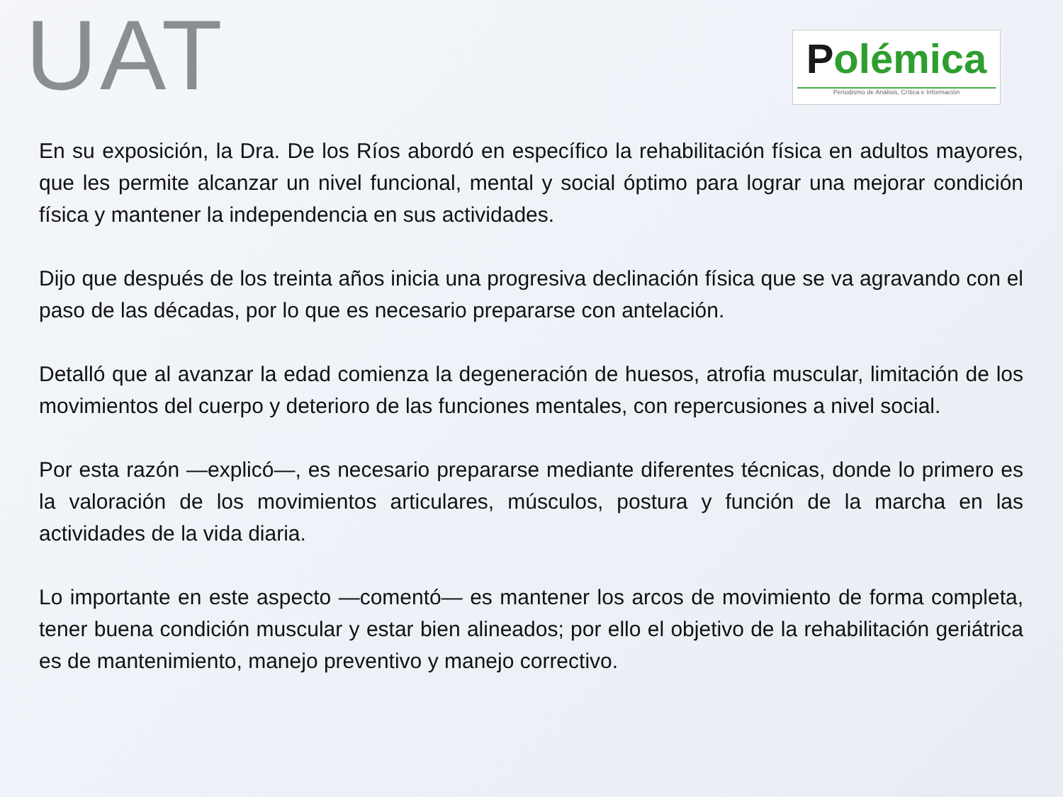UAT
Polémica
Periodismo de Análisis, Crítica e Información
En su exposición, la Dra. De los Ríos abordó en específico la rehabilitación física en adultos mayores, que les permite alcanzar un nivel funcional, mental y social óptimo para lograr una mejorar condición física y mantener la independencia en sus actividades.
Dijo que después de los treinta años inicia una progresiva declinación física que se va agravando con el paso de las décadas, por lo que es necesario prepararse con antelación.
Detalló que al avanzar la edad comienza la degeneración de huesos, atrofia muscular, limitación de los movimientos del cuerpo y deterioro de las funciones mentales, con repercusiones a nivel social.
Por esta razón —explicó—, es necesario prepararse mediante diferentes técnicas, donde lo primero es la valoración de los movimientos articulares, músculos, postura y función de la marcha en las actividades de la vida diaria.
Lo importante en este aspecto —comentó— es mantener los arcos de movimiento de forma completa, tener buena condición muscular y estar bien alineados; por ello el objetivo de la rehabilitación geriátrica es de mantenimiento, manejo preventivo y manejo correctivo.